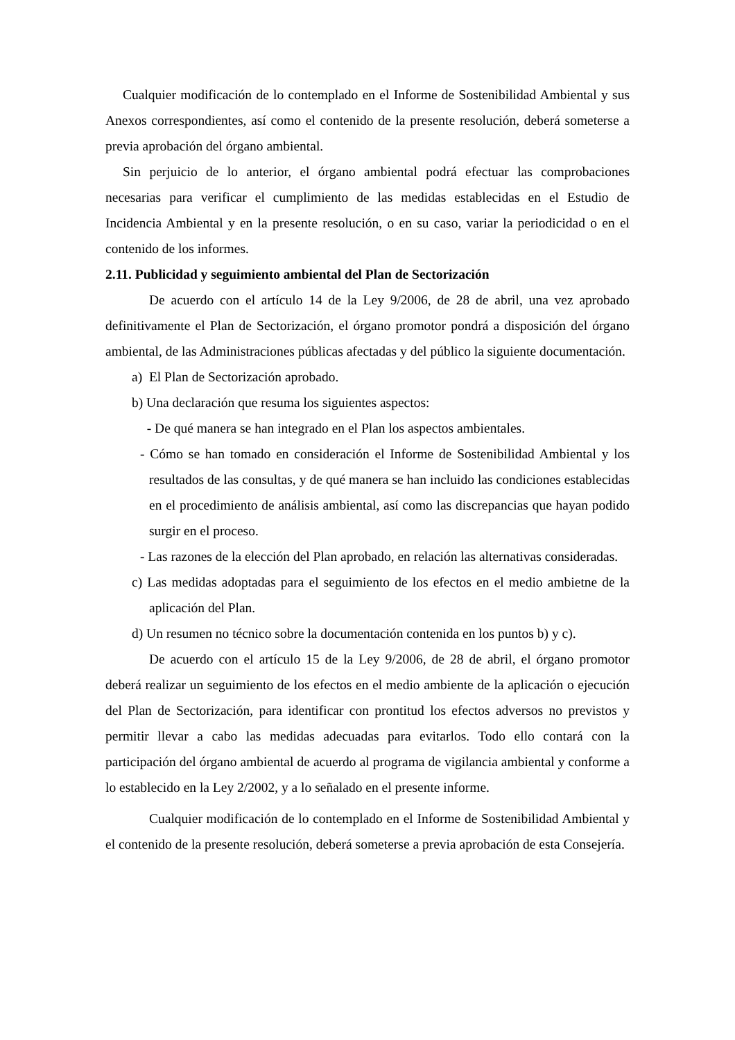Cualquier modificación de lo contemplado en el Informe de Sostenibilidad Ambiental y sus Anexos correspondientes, así como el contenido de la presente resolución, deberá someterse a previa aprobación del órgano ambiental.
Sin perjuicio de lo anterior, el órgano ambiental podrá efectuar las comprobaciones necesarias para verificar el cumplimiento de las medidas establecidas en el Estudio de Incidencia Ambiental y en la presente resolución, o en su caso, variar la periodicidad o en el contenido de los informes.
2.11. Publicidad y seguimiento ambiental del Plan de Sectorización
De acuerdo con el artículo 14 de la Ley 9/2006, de 28 de abril, una vez aprobado definitivamente el Plan de Sectorización, el órgano promotor pondrá a disposición del órgano ambiental, de las Administraciones públicas afectadas y del público la siguiente documentación.
a) El Plan de Sectorización aprobado.
b) Una declaración que resuma los siguientes aspectos:
- De qué manera se han integrado en el Plan los aspectos ambientales.
- Cómo se han tomado en consideración el Informe de Sostenibilidad Ambiental y los resultados de las consultas, y de qué manera se han incluido las condiciones establecidas en el procedimiento de análisis ambiental, así como las discrepancias que hayan podido surgir en el proceso.
- Las razones de la elección del Plan aprobado, en relación las alternativas consideradas.
c) Las medidas adoptadas para el seguimiento de los efectos en el medio ambietne de la aplicación del Plan.
d) Un resumen no técnico sobre la documentación contenida en los puntos b) y c).
De acuerdo con el artículo 15 de la Ley 9/2006, de 28 de abril, el órgano promotor deberá realizar un seguimiento de los efectos en el medio ambiente de la aplicación o ejecución del Plan de Sectorización, para identificar con prontitud los efectos adversos no previstos y permitir llevar a cabo las medidas adecuadas para evitarlos. Todo ello contará con la participación del órgano ambiental de acuerdo al programa de vigilancia ambiental y conforme a lo establecido en la Ley 2/2002, y a lo señalado en el presente informe.
Cualquier modificación de lo contemplado en el Informe de Sostenibilidad Ambiental y el contenido de la presente resolución, deberá someterse a previa aprobación de esta Consejería.